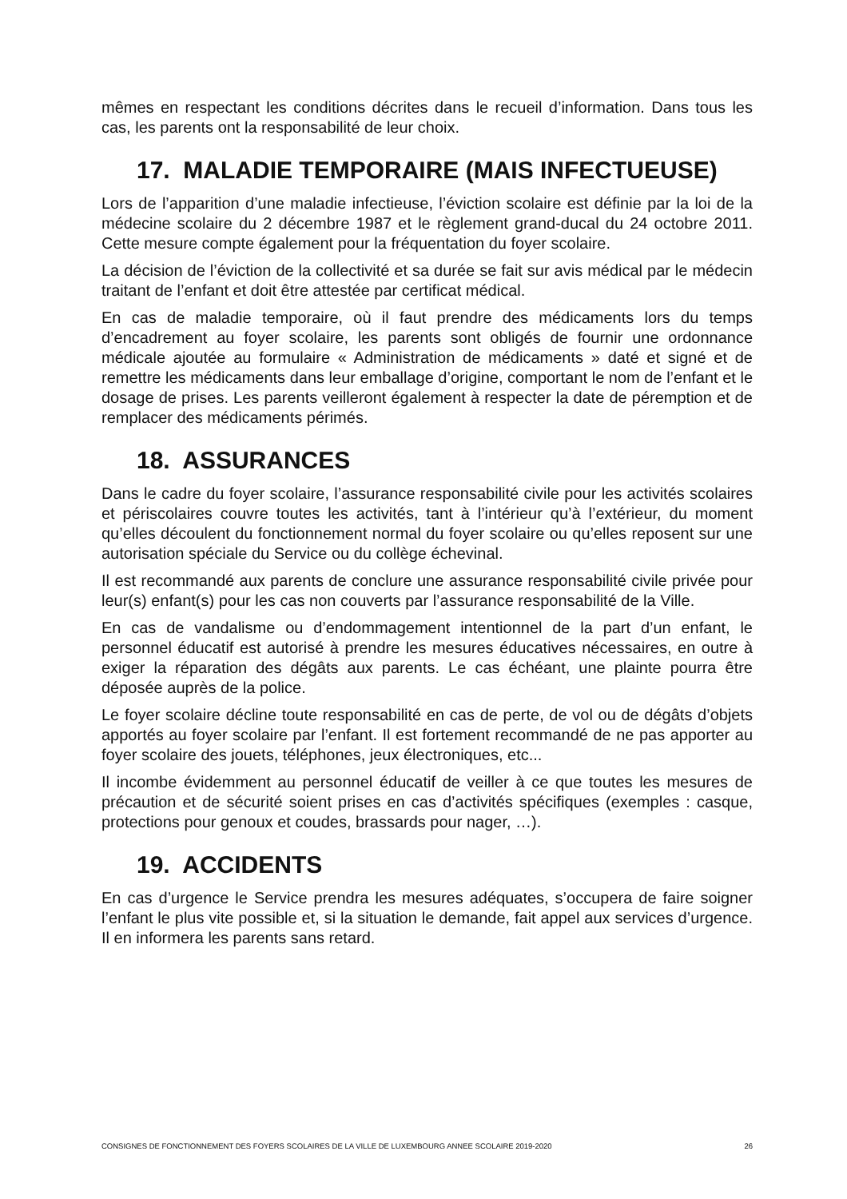mêmes en respectant les conditions décrites dans le recueil d’information. Dans tous les cas, les parents ont la responsabilité de leur choix.
17. MALADIE TEMPORAIRE (MAIS INFECTUEUSE)
Lors de l’apparition d’une maladie infectieuse, l’éviction scolaire est définie par la loi de la médecine scolaire du 2 décembre 1987 et le règlement grand-ducal du 24 octobre 2011. Cette mesure compte également pour la fréquentation du foyer scolaire.
La décision de l’éviction de la collectivité et sa durée se fait sur avis médical par le médecin traitant de l’enfant et doit être attestée par certificat médical.
En cas de maladie temporaire, où il faut prendre des médicaments lors du temps d’encadrement au foyer scolaire, les parents sont obligés de fournir une ordonnance médicale ajoutée au formulaire « Administration de médicaments » daté et signé et de remettre les médicaments dans leur emballage d’origine, comportant le nom de l’enfant et le dosage de prises. Les parents veilleront également à respecter la date de péremption et de remplacer des médicaments périmés.
18. ASSURANCES
Dans le cadre du foyer scolaire, l’assurance responsabilité civile pour les activités scolaires et périscolaires couvre toutes les activités, tant à l’intérieur qu’à l’extérieur, du moment qu’elles découlent du fonctionnement normal du foyer scolaire ou qu’elles reposent sur une autorisation spéciale du Service ou du collège échevinal.
Il est recommandé aux parents de conclure une assurance responsabilité civile privée pour leur(s) enfant(s) pour les cas non couverts par l’assurance responsabilité de la Ville.
En cas de vandalisme ou d’endommagement intentionnel de la part d’un enfant, le personnel éducatif est autorisé à prendre les mesures éducatives nécessaires, en outre à exiger la réparation des dégâts aux parents. Le cas échéant, une plainte pourra être déposée auprès de la police.
Le foyer scolaire décline toute responsabilité en cas de perte, de vol ou de dégâts d’objets apportés au foyer scolaire par l’enfant. Il est fortement recommandé de ne pas apporter au foyer scolaire des jouets, téléphones, jeux électroniques, etc...
Il incombe évidemment au personnel éducatif de veiller à ce que toutes les mesures de précaution et de sécurité soient prises en cas d’activités spécifiques (exemples : casque, protections pour genoux et coudes, brassards pour nager, …).
19. ACCIDENTS
En cas d’urgence le Service prendra les mesures adéquates, s’occupera de faire soigner l’enfant le plus vite possible et, si la situation le demande, fait appel aux services d’urgence. Il en informera les parents sans retard.
CONSIGNES DE FONCTIONNEMENT DES FOYERS SCOLAIRES DE LA VILLE DE LUXEMBOURG ANNEE SCOLAIRE 2019-2020 26